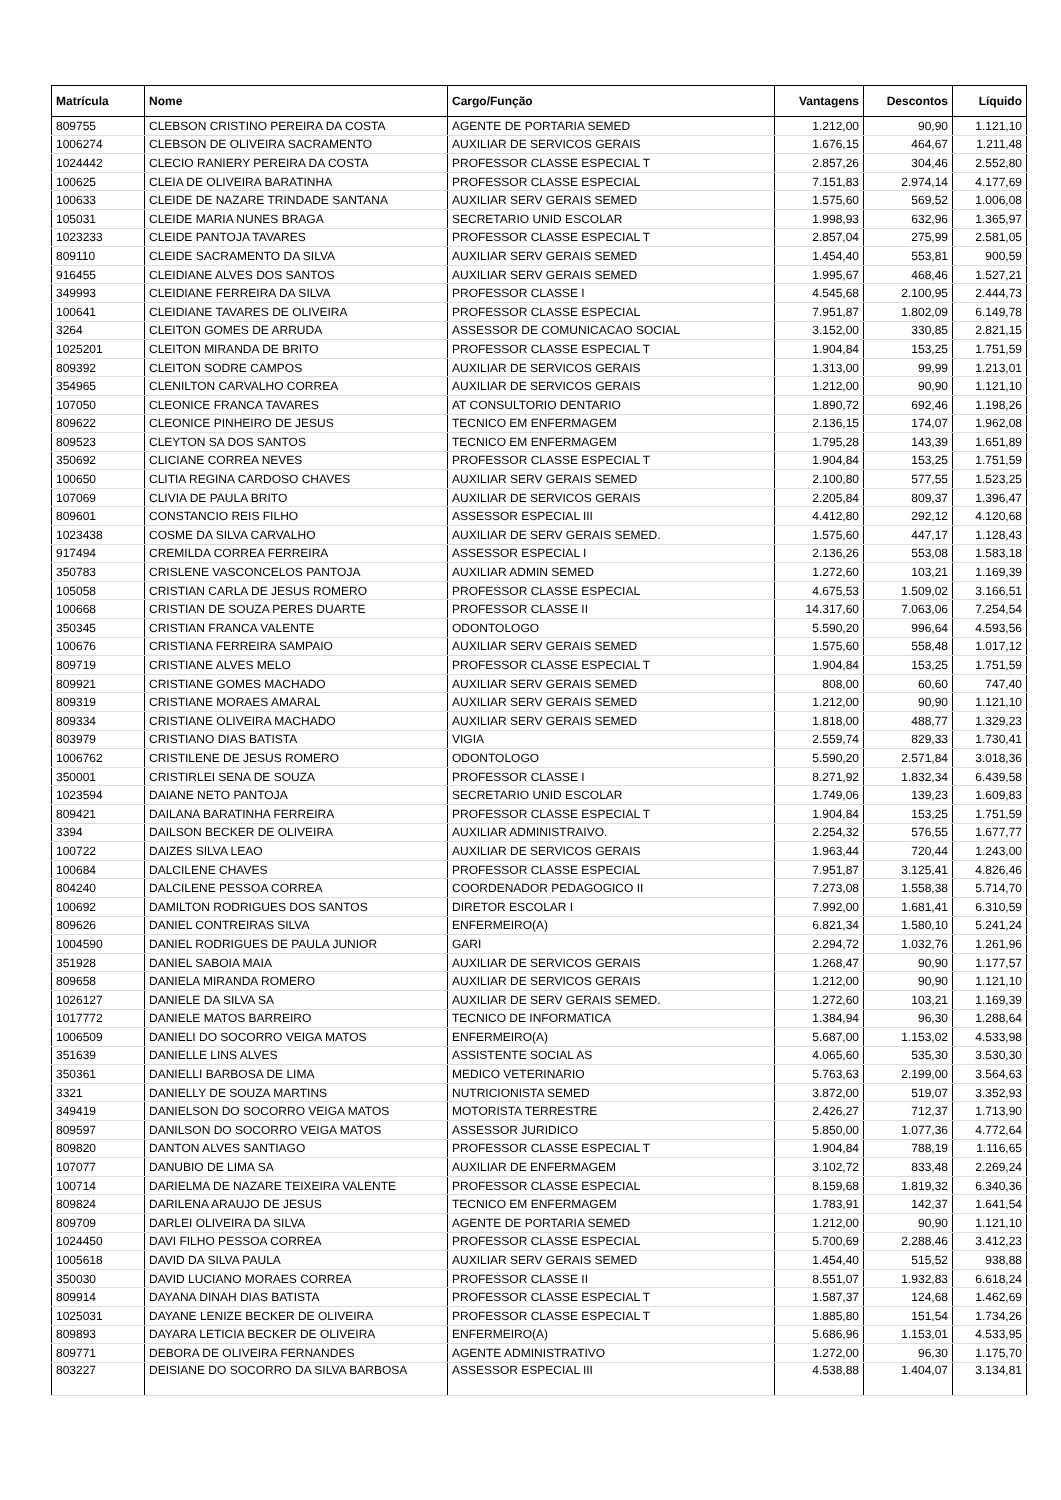| Matrícula | Nome | Cargo/Função | Vantagens | Descontos | Líquido |
| --- | --- | --- | --- | --- | --- |
| 809755 | CLEBSON CRISTINO PEREIRA DA COSTA | AGENTE DE PORTARIA SEMED | 1.212,00 | 90,90 | 1.121,10 |
| 1006274 | CLEBSON DE OLIVEIRA SACRAMENTO | AUXILIAR DE SERVICOS GERAIS | 1.676,15 | 464,67 | 1.211,48 |
| 1024442 | CLECIO RANIERY PEREIRA DA COSTA | PROFESSOR CLASSE ESPECIAL T | 2.857,26 | 304,46 | 2.552,80 |
| 100625 | CLEIA DE OLIVEIRA BARATINHA | PROFESSOR CLASSE ESPECIAL | 7.151,83 | 2.974,14 | 4.177,69 |
| 100633 | CLEIDE DE NAZARE TRINDADE SANTANA | AUXILIAR SERV GERAIS SEMED | 1.575,60 | 569,52 | 1.006,08 |
| 105031 | CLEIDE MARIA NUNES BRAGA | SECRETARIO UNID ESCOLAR | 1.998,93 | 632,96 | 1.365,97 |
| 1023233 | CLEIDE PANTOJA TAVARES | PROFESSOR CLASSE ESPECIAL T | 2.857,04 | 275,99 | 2.581,05 |
| 809110 | CLEIDE SACRAMENTO DA SILVA | AUXILIAR SERV GERAIS SEMED | 1.454,40 | 553,81 | 900,59 |
| 916455 | CLEIDIANE ALVES DOS SANTOS | AUXILIAR SERV GERAIS SEMED | 1.995,67 | 468,46 | 1.527,21 |
| 349993 | CLEIDIANE FERREIRA DA SILVA | PROFESSOR CLASSE I | 4.545,68 | 2.100,95 | 2.444,73 |
| 100641 | CLEIDIANE TAVARES DE OLIVEIRA | PROFESSOR CLASSE ESPECIAL | 7.951,87 | 1.802,09 | 6.149,78 |
| 3264 | CLEITON GOMES DE ARRUDA | ASSESSOR DE COMUNICACAO SOCIAL | 3.152,00 | 330,85 | 2.821,15 |
| 1025201 | CLEITON MIRANDA DE BRITO | PROFESSOR CLASSE ESPECIAL T | 1.904,84 | 153,25 | 1.751,59 |
| 809392 | CLEITON SODRE CAMPOS | AUXILIAR DE SERVICOS GERAIS | 1.313,00 | 99,99 | 1.213,01 |
| 354965 | CLENILTON CARVALHO CORREA | AUXILIAR DE SERVICOS GERAIS | 1.212,00 | 90,90 | 1.121,10 |
| 107050 | CLEONICE FRANCA TAVARES | AT CONSULTORIO DENTARIO | 1.890,72 | 692,46 | 1.198,26 |
| 809622 | CLEONICE PINHEIRO DE JESUS | TECNICO EM ENFERMAGEM | 2.136,15 | 174,07 | 1.962,08 |
| 809523 | CLEYTON SA DOS SANTOS | TECNICO EM ENFERMAGEM | 1.795,28 | 143,39 | 1.651,89 |
| 350692 | CLICIANE CORREA NEVES | PROFESSOR CLASSE ESPECIAL T | 1.904,84 | 153,25 | 1.751,59 |
| 100650 | CLITIA REGINA CARDOSO CHAVES | AUXILIAR SERV GERAIS SEMED | 2.100,80 | 577,55 | 1.523,25 |
| 107069 | CLIVIA DE PAULA BRITO | AUXILIAR DE SERVICOS GERAIS | 2.205,84 | 809,37 | 1.396,47 |
| 809601 | CONSTANCIO REIS FILHO | ASSESSOR ESPECIAL III | 4.412,80 | 292,12 | 4.120,68 |
| 1023438 | COSME DA SILVA CARVALHO | AUXILIAR DE SERV GERAIS SEMED. | 1.575,60 | 447,17 | 1.128,43 |
| 917494 | CREMILDA CORREA FERREIRA | ASSESSOR ESPECIAL I | 2.136,26 | 553,08 | 1.583,18 |
| 350783 | CRISLENE VASCONCELOS PANTOJA | AUXILIAR ADMIN SEMED | 1.272,60 | 103,21 | 1.169,39 |
| 105058 | CRISTIAN CARLA DE JESUS ROMERO | PROFESSOR CLASSE ESPECIAL | 4.675,53 | 1.509,02 | 3.166,51 |
| 100668 | CRISTIAN DE SOUZA PERES DUARTE | PROFESSOR CLASSE II | 14.317,60 | 7.063,06 | 7.254,54 |
| 350345 | CRISTIAN FRANCA VALENTE | ODONTOLOGO | 5.590,20 | 996,64 | 4.593,56 |
| 100676 | CRISTIANA FERREIRA SAMPAIO | AUXILIAR SERV GERAIS SEMED | 1.575,60 | 558,48 | 1.017,12 |
| 809719 | CRISTIANE ALVES MELO | PROFESSOR CLASSE ESPECIAL T | 1.904,84 | 153,25 | 1.751,59 |
| 809921 | CRISTIANE GOMES MACHADO | AUXILIAR SERV GERAIS SEMED | 808,00 | 60,60 | 747,40 |
| 809319 | CRISTIANE MORAES AMARAL | AUXILIAR SERV GERAIS SEMED | 1.212,00 | 90,90 | 1.121,10 |
| 809334 | CRISTIANE OLIVEIRA MACHADO | AUXILIAR SERV GERAIS SEMED | 1.818,00 | 488,77 | 1.329,23 |
| 803979 | CRISTIANO DIAS BATISTA | VIGIA | 2.559,74 | 829,33 | 1.730,41 |
| 1006762 | CRISTILENE DE JESUS ROMERO | ODONTOLOGO | 5.590,20 | 2.571,84 | 3.018,36 |
| 350001 | CRISTIRLEI SENA DE SOUZA | PROFESSOR CLASSE I | 8.271,92 | 1.832,34 | 6.439,58 |
| 1023594 | DAIANE NETO PANTOJA | SECRETARIO UNID ESCOLAR | 1.749,06 | 139,23 | 1.609,83 |
| 809421 | DAILANA BARATINHA FERREIRA | PROFESSOR CLASSE ESPECIAL T | 1.904,84 | 153,25 | 1.751,59 |
| 3394 | DAILSON BECKER DE OLIVEIRA | AUXILIAR ADMINISTRAIVO. | 2.254,32 | 576,55 | 1.677,77 |
| 100722 | DAIZES SILVA LEAO | AUXILIAR DE SERVICOS GERAIS | 1.963,44 | 720,44 | 1.243,00 |
| 100684 | DALCILENE CHAVES | PROFESSOR CLASSE ESPECIAL | 7.951,87 | 3.125,41 | 4.826,46 |
| 804240 | DALCILENE PESSOA CORREA | COORDENADOR PEDAGOGICO II | 7.273,08 | 1.558,38 | 5.714,70 |
| 100692 | DAMILTON RODRIGUES DOS SANTOS | DIRETOR ESCOLAR I | 7.992,00 | 1.681,41 | 6.310,59 |
| 809626 | DANIEL CONTREIRAS SILVA | ENFERMEIRO(A) | 6.821,34 | 1.580,10 | 5.241,24 |
| 1004590 | DANIEL RODRIGUES DE PAULA JUNIOR | GARI | 2.294,72 | 1.032,76 | 1.261,96 |
| 351928 | DANIEL SABOIA MAIA | AUXILIAR DE SERVICOS GERAIS | 1.268,47 | 90,90 | 1.177,57 |
| 809658 | DANIELA MIRANDA ROMERO | AUXILIAR DE SERVICOS GERAIS | 1.212,00 | 90,90 | 1.121,10 |
| 1026127 | DANIELE DA SILVA SA | AUXILIAR DE SERV GERAIS SEMED. | 1.272,60 | 103,21 | 1.169,39 |
| 1017772 | DANIELE MATOS BARREIRO | TECNICO DE INFORMATICA | 1.384,94 | 96,30 | 1.288,64 |
| 1006509 | DANIELI DO SOCORRO VEIGA MATOS | ENFERMEIRO(A) | 5.687,00 | 1.153,02 | 4.533,98 |
| 351639 | DANIELLE LINS ALVES | ASSISTENTE SOCIAL AS | 4.065,60 | 535,30 | 3.530,30 |
| 350361 | DANIELLI BARBOSA DE LIMA | MEDICO VETERINARIO | 5.763,63 | 2.199,00 | 3.564,63 |
| 3321 | DANIELLY DE SOUZA MARTINS | NUTRICIONISTA SEMED | 3.872,00 | 519,07 | 3.352,93 |
| 349419 | DANIELSON DO SOCORRO VEIGA MATOS | MOTORISTA TERRESTRE | 2.426,27 | 712,37 | 1.713,90 |
| 809597 | DANILSON DO SOCORRO VEIGA MATOS | ASSESSOR JURIDICO | 5.850,00 | 1.077,36 | 4.772,64 |
| 809820 | DANTON ALVES SANTIAGO | PROFESSOR CLASSE ESPECIAL T | 1.904,84 | 788,19 | 1.116,65 |
| 107077 | DANUBIO DE LIMA SA | AUXILIAR DE ENFERMAGEM | 3.102,72 | 833,48 | 2.269,24 |
| 100714 | DARIELMA DE NAZARE TEIXEIRA VALENTE | PROFESSOR CLASSE ESPECIAL | 8.159,68 | 1.819,32 | 6.340,36 |
| 809824 | DARILENA ARAUJO DE JESUS | TECNICO EM ENFERMAGEM | 1.783,91 | 142,37 | 1.641,54 |
| 809709 | DARLEI OLIVEIRA DA SILVA | AGENTE DE PORTARIA SEMED | 1.212,00 | 90,90 | 1.121,10 |
| 1024450 | DAVI FILHO PESSOA CORREA | PROFESSOR CLASSE ESPECIAL | 5.700,69 | 2.288,46 | 3.412,23 |
| 1005618 | DAVID DA SILVA PAULA | AUXILIAR SERV GERAIS SEMED | 1.454,40 | 515,52 | 938,88 |
| 350030 | DAVID LUCIANO MORAES CORREA | PROFESSOR CLASSE II | 8.551,07 | 1.932,83 | 6.618,24 |
| 809914 | DAYANA DINAH DIAS BATISTA | PROFESSOR CLASSE ESPECIAL T | 1.587,37 | 124,68 | 1.462,69 |
| 1025031 | DAYANE LENIZE BECKER DE OLIVEIRA | PROFESSOR CLASSE ESPECIAL T | 1.885,80 | 151,54 | 1.734,26 |
| 809893 | DAYARA LETICIA BECKER DE OLIVEIRA | ENFERMEIRO(A) | 5.686,96 | 1.153,01 | 4.533,95 |
| 809771 | DEBORA DE OLIVEIRA FERNANDES | AGENTE ADMINISTRATIVO | 1.272,00 | 96,30 | 1.175,70 |
| 803227 | DEISIANE DO SOCORRO DA SILVA BARBOSA | ASSESSOR ESPECIAL III | 4.538,88 | 1.404,07 | 3.134,81 |